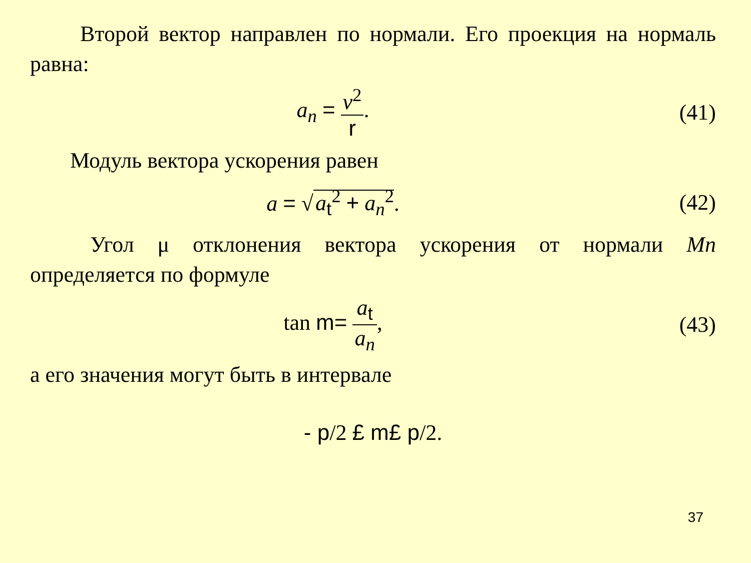Второй вектор направлен по нормали. Его проекция на нормаль равна:
a<sub>n</sub> = v<sup>2</sup> r. (41)
Модуль вектора ускорения равен
a = √ a<sub>t</sub><sup>2</sup> + a<sub>n</sub><sup>2</sup>. (42)
Угол μ отклонения вектора ускорения от нормали Mn определяется по формуле
tan m= a<sub>t</sub> a<sub>n</sub>, (43)
а его значения могут быть в интервале
- p/2 £ m£ p/2.
37